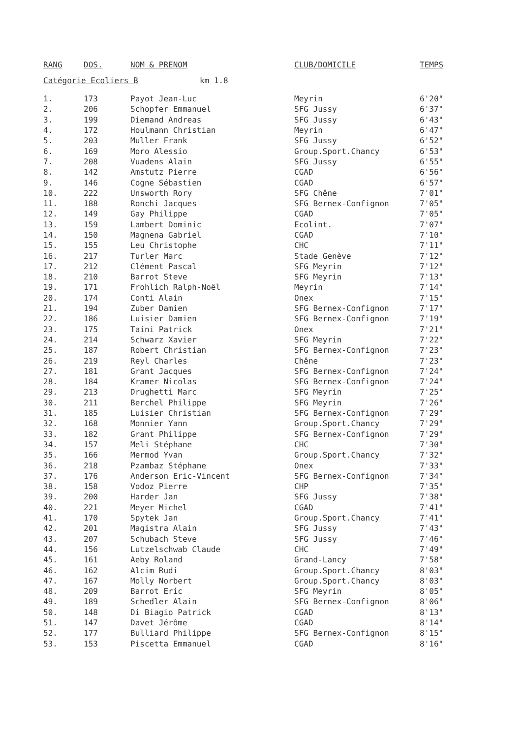| RANG | DOS. | NOM & PRENOM | CLUB/DOMICILE | TEMPS |
| --- | --- | --- | --- | --- |
| Catégorie Ecoliers B km 1.8 | | | | |
| 1. | 173 | Payot Jean-Luc | Meyrin | 6'20" |
| 2. | 206 | Schopfer Emmanuel | SFG Jussy | 6'37" |
| 3. | 199 | Diemand Andreas | SFG Jussy | 6'43" |
| 4. | 172 | Houlmann Christian | Meyrin | 6'47" |
| 5. | 203 | Muller Frank | SFG Jussy | 6'52" |
| 6. | 169 | Moro Alessio | Group.Sport.Chancy | 6'53" |
| 7. | 208 | Vuadens Alain | SFG Jussy | 6'55" |
| 8. | 142 | Amstutz Pierre | CGAD | 6'56" |
| 9. | 146 | Cogne Sébastien | CGAD | 6'57" |
| 10. | 222 | Unsworth Rory | SFG Chêne | 7'01" |
| 11. | 188 | Ronchi Jacques | SFG Bernex-Confignon | 7'05" |
| 12. | 149 | Gay Philippe | CGAD | 7'05" |
| 13. | 159 | Lambert Dominic | Ecolint. | 7'07" |
| 14. | 150 | Magnena Gabriel | CGAD | 7'10" |
| 15. | 155 | Leu Christophe | CHC | 7'11" |
| 16. | 217 | Turler Marc | Stade Genève | 7'12" |
| 17. | 212 | Clément Pascal | SFG Meyrin | 7'12" |
| 18. | 210 | Barrot Steve | SFG Meyrin | 7'13" |
| 19. | 171 | Frohlich Ralph-Noël | Meyrin | 7'14" |
| 20. | 174 | Conti Alain | Onex | 7'15" |
| 21. | 194 | Zuber Damien | SFG Bernex-Confignon | 7'17" |
| 22. | 186 | Luisier Damien | SFG Bernex-Confignon | 7'19" |
| 23. | 175 | Taini Patrick | Onex | 7'21" |
| 24. | 214 | Schwarz Xavier | SFG Meyrin | 7'22" |
| 25. | 187 | Robert Christian | SFG Bernex-Confignon | 7'23" |
| 26. | 219 | Reyl Charles | Chêne | 7'23" |
| 27. | 181 | Grant Jacques | SFG Bernex-Confignon | 7'24" |
| 28. | 184 | Kramer Nicolas | SFG Bernex-Confignon | 7'24" |
| 29. | 213 | Drughetti Marc | SFG Meyrin | 7'25" |
| 30. | 211 | Berchel Philippe | SFG Meyrin | 7'26" |
| 31. | 185 | Luisier Christian | SFG Bernex-Confignon | 7'29" |
| 32. | 168 | Monnier Yann | Group.Sport.Chancy | 7'29" |
| 33. | 182 | Grant Philippe | SFG Bernex-Confignon | 7'29" |
| 34. | 157 | Meli Stéphane | CHC | 7'30" |
| 35. | 166 | Mermod Yvan | Group.Sport.Chancy | 7'32" |
| 36. | 218 | Pzambaz Stéphane | Onex | 7'33" |
| 37. | 176 | Anderson Eric-Vincent | SFG Bernex-Confignon | 7'34" |
| 38. | 158 | Vodoz Pierre | CHP | 7'35" |
| 39. | 200 | Harder Jan | SFG Jussy | 7'38" |
| 40. | 221 | Meyer Michel | CGAD | 7'41" |
| 41. | 170 | Spytek Jan | Group.Sport.Chancy | 7'41" |
| 42. | 201 | Magistra Alain | SFG Jussy | 7'43" |
| 43. | 207 | Schubach Steve | SFG Jussy | 7'46" |
| 44. | 156 | Lutzelschwab Claude | CHC | 7'49" |
| 45. | 161 | Aeby Roland | Grand-Lancy | 7'58" |
| 46. | 162 | Alcim Rudi | Group.Sport.Chancy | 8'03" |
| 47. | 167 | Molly Norbert | Group.Sport.Chancy | 8'03" |
| 48. | 209 | Barrot Eric | SFG Meyrin | 8'05" |
| 49. | 189 | Schedler Alain | SFG Bernex-Confignon | 8'06" |
| 50. | 148 | Di Biagio Patrick | CGAD | 8'13" |
| 51. | 147 | Davet Jérôme | CGAD | 8'14" |
| 52. | 177 | Bulliard Philippe | SFG Bernex-Confignon | 8'15" |
| 53. | 153 | Piscetta Emmanuel | CGAD | 8'16" |